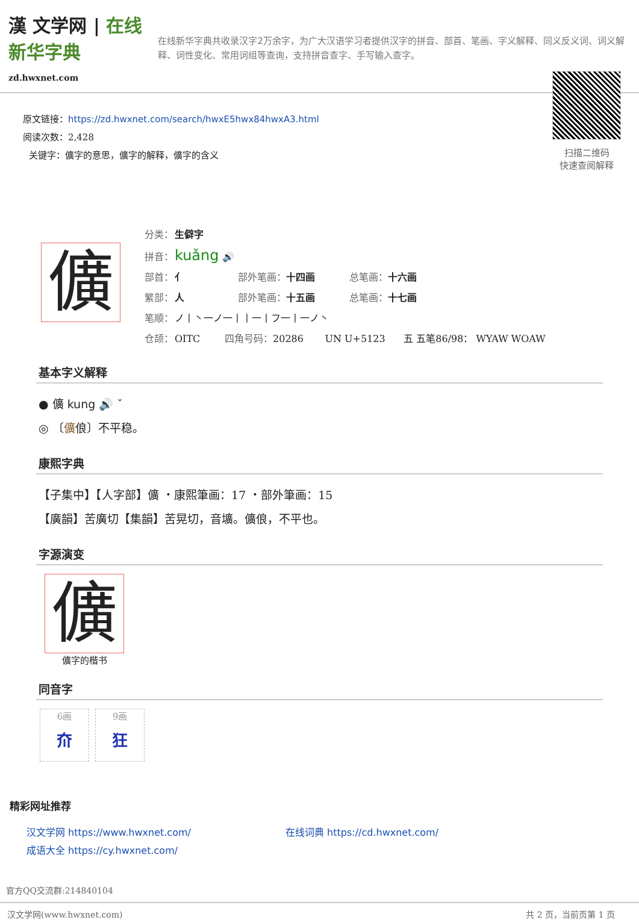漢 文学网 | 在线新华字典
zd.hwxnet.com
在线新华字典共收录汉字2万余字，为广大汉语学习者提供汉字的拼音、部首、笔画、字义解释、同义反义词、词义解释、词性变化、常用词组等查询，支持拼音查字、手写输入查字。
原文链接：https://zd.hwxnet.com/search/hwxE5hwx84hwxA3.html
阅读次数：2,428
关键字：儣字的意思，儣字的解释，儣字的含义
扫描二维码
快速查阅解释
儣
分类： 生僻字
拼音： kuǎng 🔊
部首： 亻 部外笔画： 十四画 总笔画： 十六画
繁部： 人 部外笔画： 十五画 总笔画： 十七画
笔顺： ノ丨丶一ノ一丨丨一丨フ一丨一ノ丶
仓颉： OITC 四角号码： 20286 UN U+5123 五 五笔86/98： WYAW WOAW
基本字义解释
● 儣 kung 🔊 ˇ
◎ 〔儣俍〕不平稳。
康熙字典
【子集中】【人字部】儣 ・康熙筆画：17 ・部外筆画：15
【廣韻】苦廣切【集韻】苦晃切，音壙。儣俍，不平也。
字源演变
儣
儣字的楷书
同音字
6画
夼
9画
狂
精彩网址推荐
汉文学网 https://www.hwxnet.com/
在线词典 https://cd.hwxnet.com/
成语大全 https://cy.hwxnet.com/
官方QQ交流群:214840104
汉文学网(www.hwxnet.com) 共 2 页，当前页第 1 页